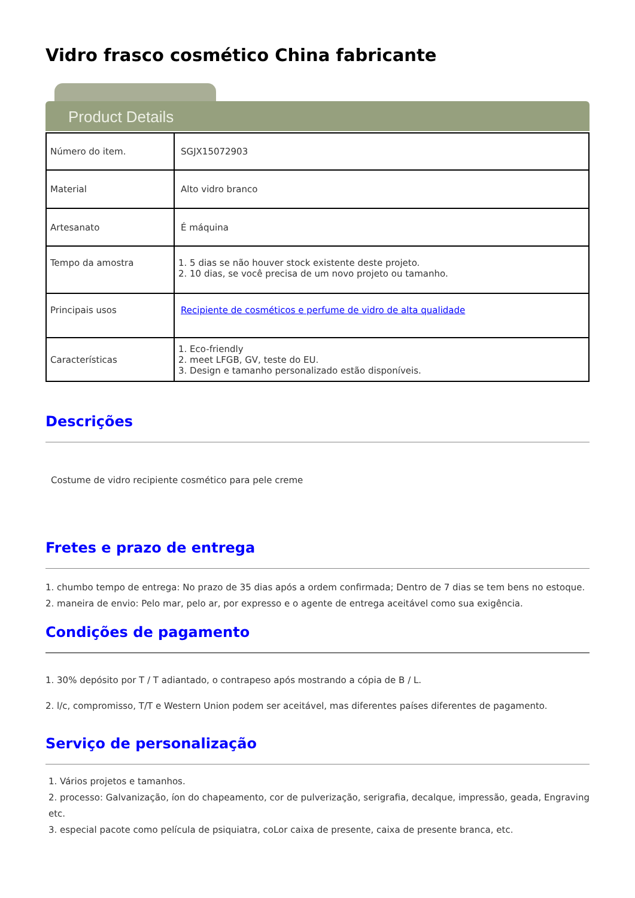Vidro frasco cosmético China fabricante
Product Details
| Número do item. | SGJX15072903 |
| Material | Alto vidro branco |
| Artesanato | É máquina |
| Tempo da amostra | 1. 5 dias se não houver stock existente deste projeto. 2. 10 dias, se você precisa de um novo projeto ou tamanho. |
| Principais usos | Recipiente de cosméticos e perfume de vidro de alta qualidade |
| Características | 1. Eco-friendly 2. meet LFGB, GV, teste do EU. 3. Design e tamanho personalizado estão disponíveis. |
Descrições
Costume de vidro recipiente cosmético para pele creme
Fretes e prazo de entrega
1. chumbo tempo de entrega: No prazo de 35 dias após a ordem confirmada; Dentro de 7 dias se tem bens no estoque.
2. maneira de envio: Pelo mar, pelo ar, por expresso e o agente de entrega aceitável como sua exigência.
Condições de pagamento
1. 30% depósito por T / T adiantado, o contrapeso após mostrando a cópia de B / L.
2. l/c, compromisso, T/T e Western Union podem ser aceitável, mas diferentes países diferentes de pagamento.
Serviço de personalização
1. Vários projetos e tamanhos.
2. processo: Galvanização, íon do chapeamento, cor de pulverização, serigrafia, decalque, impressão, geada, Engraving etc.
3. especial pacote como película de psiquiatra, coLor caixa de presente, caixa de presente branca, etc.